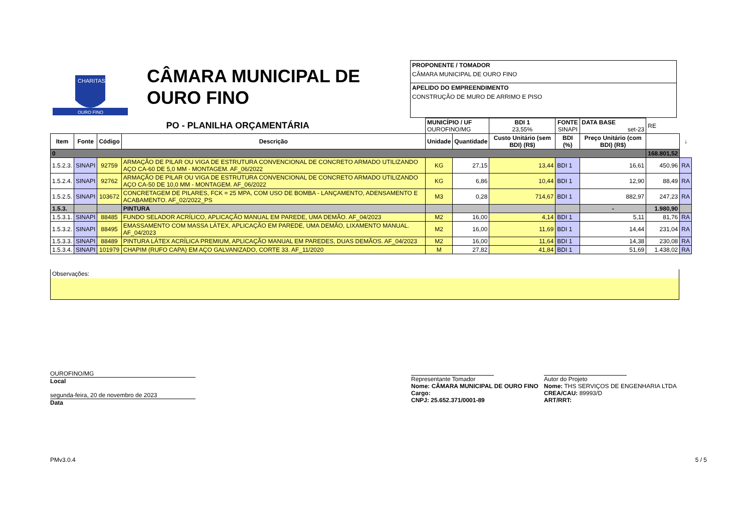CHARITAS
OURO FINO
CÂMARA MUNICIPAL DE OURO FINO
PROPONENTE / TOMADOR
CÂMARA MUNICIPAL DE OURO FINO
APELIDO DO EMPREENDIMENTO
CONSTRUÇÃO DE MURO DE ARRIMO E PISO
| PO - PLANILHA ORÇAMENTÁRIA | | | | MUNICÍPIO / UF OUROFINO/MG | | BDI 1 23,55% | FONTE SINAPI | DATA BASE set-23 | RE | |
| Item | Fonte | Código | Descrição | Unidade | Quantidade | Custo Unitário (sem BDI) (R$) | BDI (%) | Preço Unitário (com BDI) (R$) | | ↓ |
| 0 | | | | | | | | | 168.801,52 | |
| 1.5.2.3. | SINAPI | 92759 | ARMAÇÃO DE PILAR OU VIGA DE ESTRUTURA CONVENCIONAL DE CONCRETO ARMADO UTILIZANDO AÇO CA-60 DE 5,0 MM - MONTAGEM. AF_06/2022 | KG | 27,15 | 13,44 | BDI 1 | 16,61 | 450,96 | RA |
| 1.5.2.4. | SINAPI | 92762 | ARMAÇÃO DE PILAR OU VIGA DE ESTRUTURA CONVENCIONAL DE CONCRETO ARMADO UTILIZANDO AÇO CA-50 DE 10,0 MM - MONTAGEM. AF_06/2022 | KG | 6,86 | 10,44 | BDI 1 | 12,90 | 88,49 | RA |
| 1.5.2.5. | SINAPI | 103672 | CONCRETAGEM DE PILARES, FCK = 25 MPA, COM USO DE BOMBA - LANÇAMENTO, ADENSAMENTO E ACABAMENTO. AF_02/2022_PS | M3 | 0,28 | 714,67 | BDI 1 | 882,97 | 247,23 | RA |
| 1.5.3. | | | PINTURA | | | | | - | 1.980,90 | |
| 1.5.3.1. | SINAPI | 88485 | FUNDO SELADOR ACRÍLICO, APLICAÇÃO MANUAL EM PAREDE, UMA DEMÃO. AF_04/2023 | M2 | 16,00 | 4,14 | BDI 1 | 5,11 | 81,76 | RA |
| 1.5.3.2. | SINAPI | 88495 | EMASSAMENTO COM MASSA LÁTEX, APLICAÇÃO EM PAREDE, UMA DEMÃO, LIXAMENTO MANUAL. AF_04/2023 | M2 | 16,00 | 11,69 | BDI 1 | 14,44 | 231,04 | RA |
| 1.5.3.3. | SINAPI | 88489 | PINTURA LÁTEX ACRÍLICA PREMIUM, APLICAÇÃO MANUAL EM PAREDES, DUAS DEMÃOS. AF_04/2023 | M2 | 16,00 | 11,64 | BDI 1 | 14,38 | 230,08 | RA |
| 1.5.3.4. | SINAPI | 101979 | CHAPIM (RUFO CAPA) EM AÇO GALVANIZADO, CORTE 33. AF_11/2020 | M | 27,82 | 41,84 | BDI 1 | 51,69 | 1.438,02 | RA |
Observações:
OUROFINO/MG
Local
segunda-feira, 20 de novembro de 2023
Data
Representante Tomador
Nome: CÂMARA MUNICIPAL DE OURO FINO
Cargo:
CNPJ: 25.652.371/0001-89
Autor do Projeto
Nome: THS SERVIÇOS DE ENGENHARIA LTDA
CREA/CAU: 89993/D
ART/RRT:
PMv3.0.4 5 / 5